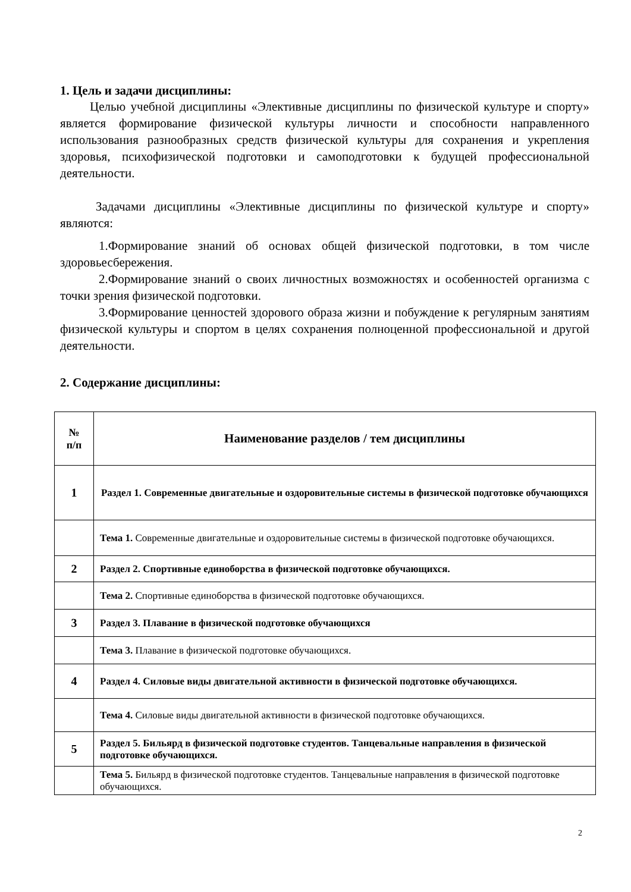1. Цель и задачи дисциплины:
Целью учебной дисциплины «Элективные дисциплины по физической культуре и спорту» является формирование физической культуры личности и способности направленного использования разнообразных средств физической культуры для сохранения и укрепления здоровья, психофизической подготовки и самоподготовки к будущей профессиональной деятельности.
Задачами дисциплины «Элективные дисциплины по физической культуре и спорту» являются:
1.Формирование знаний об основах общей физической подготовки, в том числе здоровьесбережения.
2.Формирование знаний о своих личностных возможностях и особенностей организма с точки зрения физической подготовки.
3.Формирование ценностей здорового образа жизни и побуждение к регулярным занятиям физической культуры и спортом в целях сохранения полноценной профессиональной и другой деятельности.
2. Содержание дисциплины:
| № п/п | Наименование разделов / тем дисциплины |
| --- | --- |
| 1 | Раздел 1. Современные двигательные и оздоровительные системы в физической подготовке обучающихся |
| | Тема 1. Современные двигательные и оздоровительные системы в физической подготовке обучающихся. |
| 2 | Раздел 2. Спортивные единоборства в физической подготовке обучающихся. |
| | Тема 2. Спортивные единоборства в физической подготовке обучающихся. |
| 3 | Раздел 3. Плавание в физической подготовке обучающихся |
| | Тема 3. Плавание в физической подготовке обучающихся. |
| 4 | Раздел 4. Силовые виды двигательной активности в физической подготовке обучающихся. |
| | Тема 4. Силовые виды двигательной активности в физической подготовке обучающихся. |
| 5 | Раздел 5. Бильярд в физической подготовке студентов. Танцевальные направления в физической подготовке обучающихся. |
| | Тема 5. Бильярд в физической подготовке студентов. Танцевальные направления в физической подготовке обучающихся. |
2